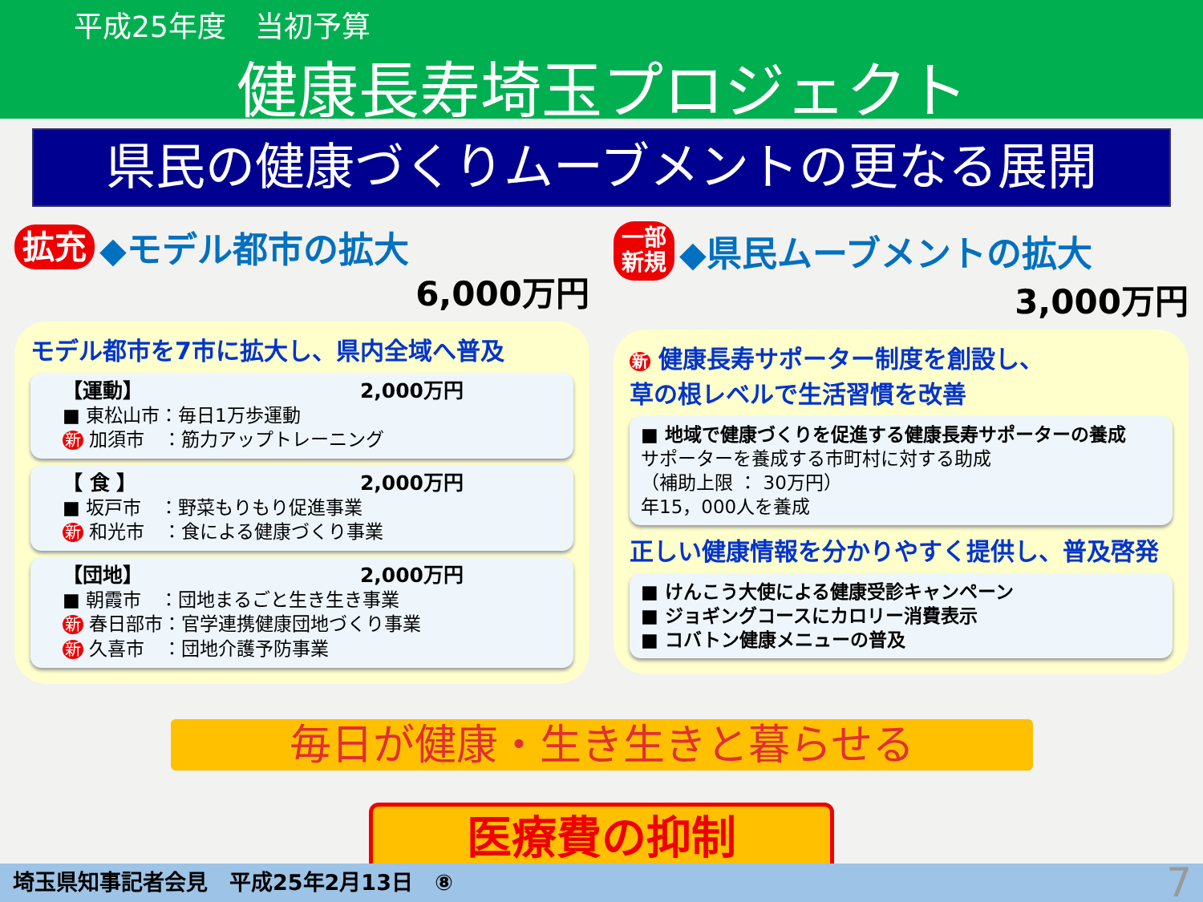平成25年度　当初予算
健康長寿埼玉プロジェクト
県民の健康づくりムーブメントの更なる展開
拡充 ◆モデル都市の拡大
6,000万円
モデル都市を7市に拡大し、県内全域へ普及
【運動】 2,000万円
■ 東松山市：毎日1万歩運動
新 加須市　：筋力アップトレーニング
【 食 】 2,000万円
■ 坂戸市　：野菜もりもり促進事業
新 和光市　：食による健康づくり事業
【団地】 2,000万円
■ 朝霞市　：団地まるごと生き生き事業
新 春日部市：官学連携健康団地づくり事業
新 久喜市　：団地介護予防事業
一部
新規 ◆県民ムーブメントの拡大
3,000万円
新 健康長寿サポーター制度を創設し、
草の根レベルで生活習慣を改善
■ 地域で健康づくりを促進する健康長寿サポーターの養成
サポーターを養成する市町村に対する助成
（補助上限 ： 30万円）
年15，000人を養成
正しい健康情報を分かりやすく提供し、普及啓発
■ けんこう大使による健康受診キャンペーン
■ ジョギングコースにカロリー消費表示
■ コバトン健康メニューの普及
毎日が健康・生き生きと暮らせる
医療費の抑制
埼玉県知事記者会見　平成25年2月13日　⑧ 7